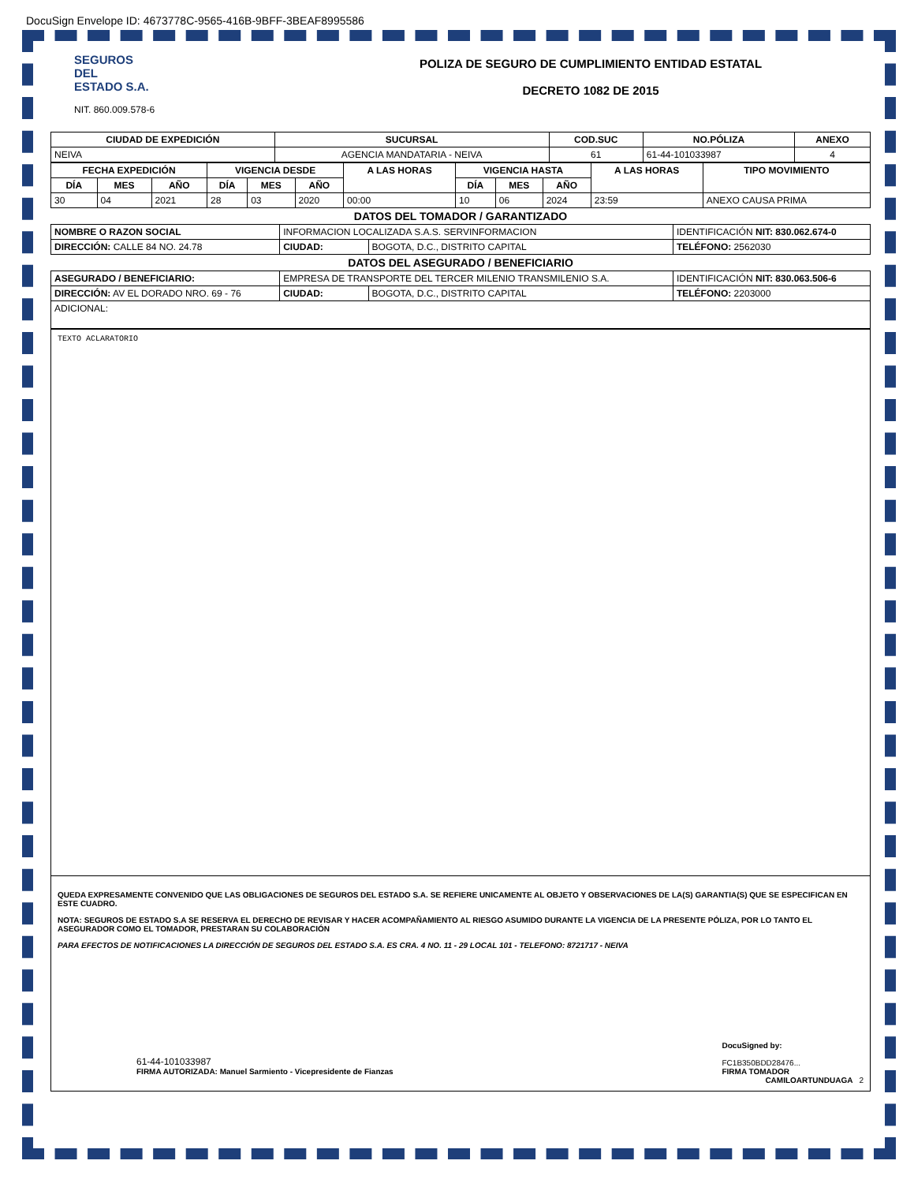DocuSign Envelope ID: 4673778C-9565-416B-9BFF-3BEAF8995586
SEGUROS
DEL
ESTADO S.A.
NIT. 860.009.578-6
POLIZA DE SEGURO DE CUMPLIMIENTO ENTIDAD ESTATAL
DECRETO 1082 DE 2015
| CIUDAD DE EXPEDICIÓN | SUCURSAL | COD.SUC | NO.PÓLIZA | ANEXO |
| --- | --- | --- | --- | --- |
| NEIVA | AGENCIA MANDATARIA - NEIVA | 61 | 61-44-101033987 | 4 |
| FECHA EXPEDICIÓN | | | VIGENCIA DESDE | | | A LAS HORAS | VIGENCIA HASTA | | | A LAS HORAS | TIPO MOVIMIENTO |
| --- | --- | --- | --- | --- | --- | --- | --- | --- | --- | --- | --- |
| DÍA | MES | AÑO | DÍA | MES | AÑO | | DÍA | MES | AÑO | | |
| 30 | 04 | 2021 | 28 | 03 | 2020 | 00:00 | 10 | 06 | 2024 | 23:59 | ANEXO CAUSA PRIMA |
| DATOS DEL TOMADOR / GARANTIZADO | | | | |
| NOMBRE O RAZON SOCIAL | INFORMACION LOCALIZADA S.A.S. SERVINFORMACION | | | IDENTIFICACIÓN NIT: 830.062.674-0 |
| DIRECCIÓN: CALLE 84 NO. 24.78 | | CIUDAD: | BOGOTA, D.C., DISTRITO CAPITAL | TELÉFONO: 2562030 |
| DATOS DEL ASEGURADO / BENEFICIARIO | | | | |
| ASEGURADO / BENEFICIARIO: | EMPRESA DE TRANSPORTE DEL TERCER MILENIO TRANSMILENIO S.A. | | | IDENTIFICACIÓN NIT: 830.063.506-6 |
| DIRECCIÓN: AV EL DORADO NRO. 69 - 76 | | CIUDAD: | BOGOTA, D.C., DISTRITO CAPITAL | TELÉFONO: 2203000 |
| ADICIONAL: | | | | |
TEXTO ACLARATORIO
QUEDA EXPRESAMENTE CONVENIDO QUE LAS OBLIGACIONES DE SEGUROS DEL ESTADO S.A. SE REFIERE UNICAMENTE AL OBJETO Y OBSERVACIONES DE LA(S) GARANTIA(S) QUE SE ESPECIFICAN EN ESTE CUADRO.
NOTA: SEGUROS DE ESTADO S.A SE RESERVA EL DERECHO DE REVISAR Y HACER ACOMPAÑAMIENTO AL RIESGO ASUMIDO DURANTE LA VIGENCIA DE LA PRESENTE PÓLIZA, POR LO TANTO EL ASEGURADOR COMO EL TOMADOR, PRESTARAN SU COLABORACIÓN
PARA EFECTOS DE NOTIFICACIONES LA DIRECCIÓN DE SEGUROS DEL ESTADO S.A. ES CRA. 4 NO. 11 - 29 LOCAL 101 - TELEFONO: 8721717 - NEIVA
61-44-101033987
FIRMA AUTORIZADA: Manuel Sarmiento - Vicepresidente de Fianzas
DocuSigned by:
FC1B350BDD28476...
FIRMA TOMADOR
CAMILOARTUNDUAGA 2